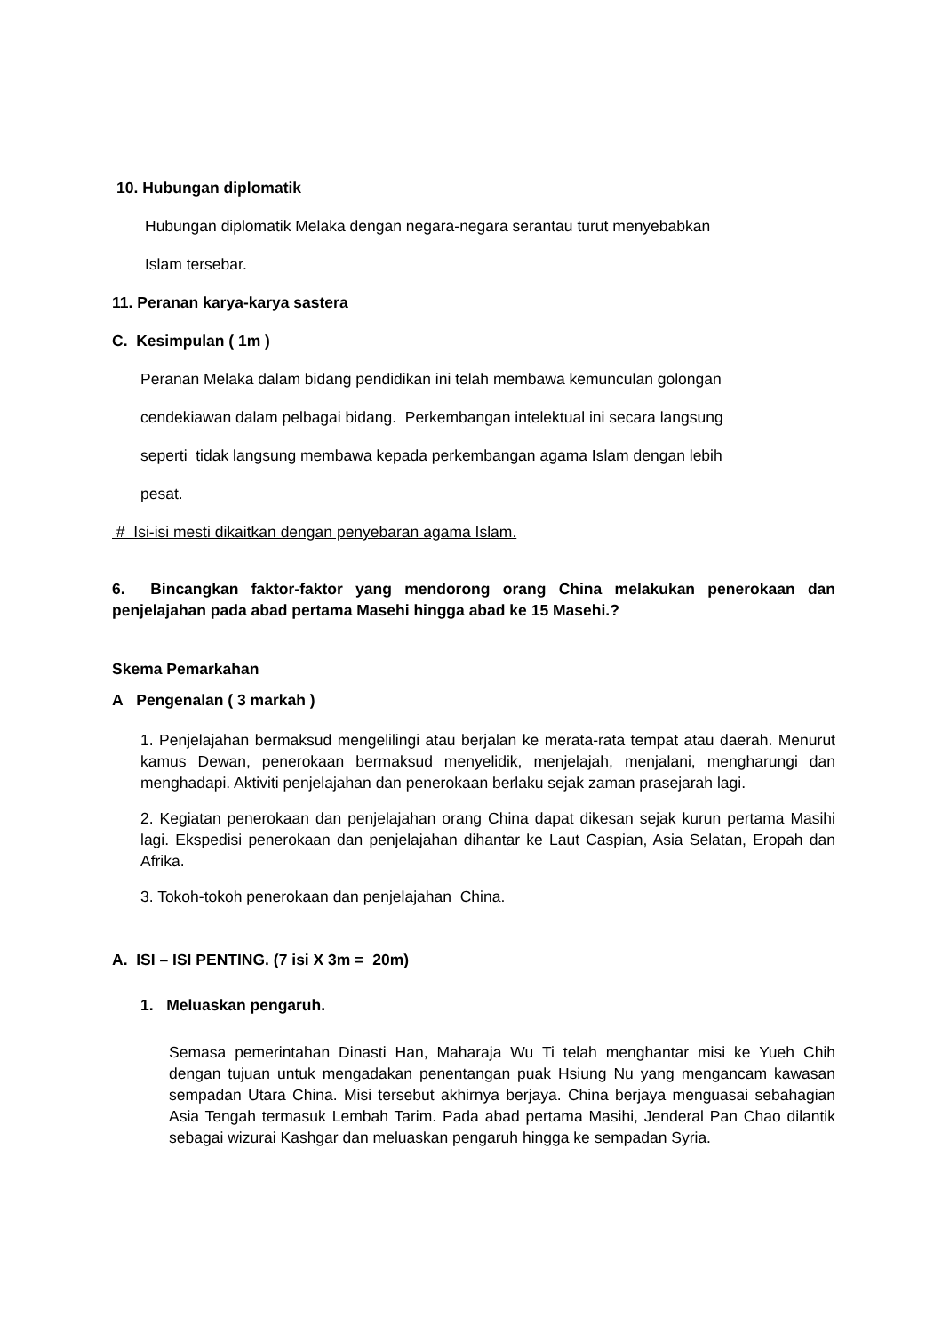10. Hubungan diplomatik
Hubungan diplomatik Melaka dengan negara-negara serantau turut menyebabkan
Islam tersebar.
11. Peranan karya-karya sastera
C. Kesimpulan ( 1m )
Peranan Melaka dalam bidang pendidikan ini telah membawa kemunculan golongan
cendekiawan dalam pelbagai bidang. Perkembangan intelektual ini secara langsung
seperti tidak langsung membawa kepada perkembangan agama Islam dengan lebih
pesat.
# Isi-isi mesti dikaitkan dengan penyebaran agama Islam.
6. Bincangkan faktor-faktor yang mendorong orang China melakukan penerokaan dan penjelajahan pada abad pertama Masehi hingga abad ke 15 Masehi.?
Skema Pemarkahan
A Pengenalan ( 3 markah )
1. Penjelajahan bermaksud mengelilingi atau berjalan ke merata-rata tempat atau daerah. Menurut kamus Dewan, penerokaan bermaksud menyelidik, menjelajah, menjalani, mengharungi dan menghadapi. Aktiviti penjelajahan dan penerokaan berlaku sejak zaman prasejarah lagi.
2. Kegiatan penerokaan dan penjelajahan orang China dapat dikesan sejak kurun pertama Masihi lagi. Ekspedisi penerokaan dan penjelajahan dihantar ke Laut Caspian, Asia Selatan, Eropah dan Afrika.
3. Tokoh-tokoh penerokaan dan penjelajahan China.
A. ISI – ISI PENTING. (7 isi X 3m = 20m)
1. Meluaskan pengaruh.
Semasa pemerintahan Dinasti Han, Maharaja Wu Ti telah menghantar misi ke Yueh Chih dengan tujuan untuk mengadakan penentangan puak Hsiung Nu yang mengancam kawasan sempadan Utara China. Misi tersebut akhirnya berjaya. China berjaya menguasai sebahagian Asia Tengah termasuk Lembah Tarim. Pada abad pertama Masihi, Jenderal Pan Chao dilantik sebagai wizurai Kashgar dan meluaskan pengaruh hingga ke sempadan Syria.